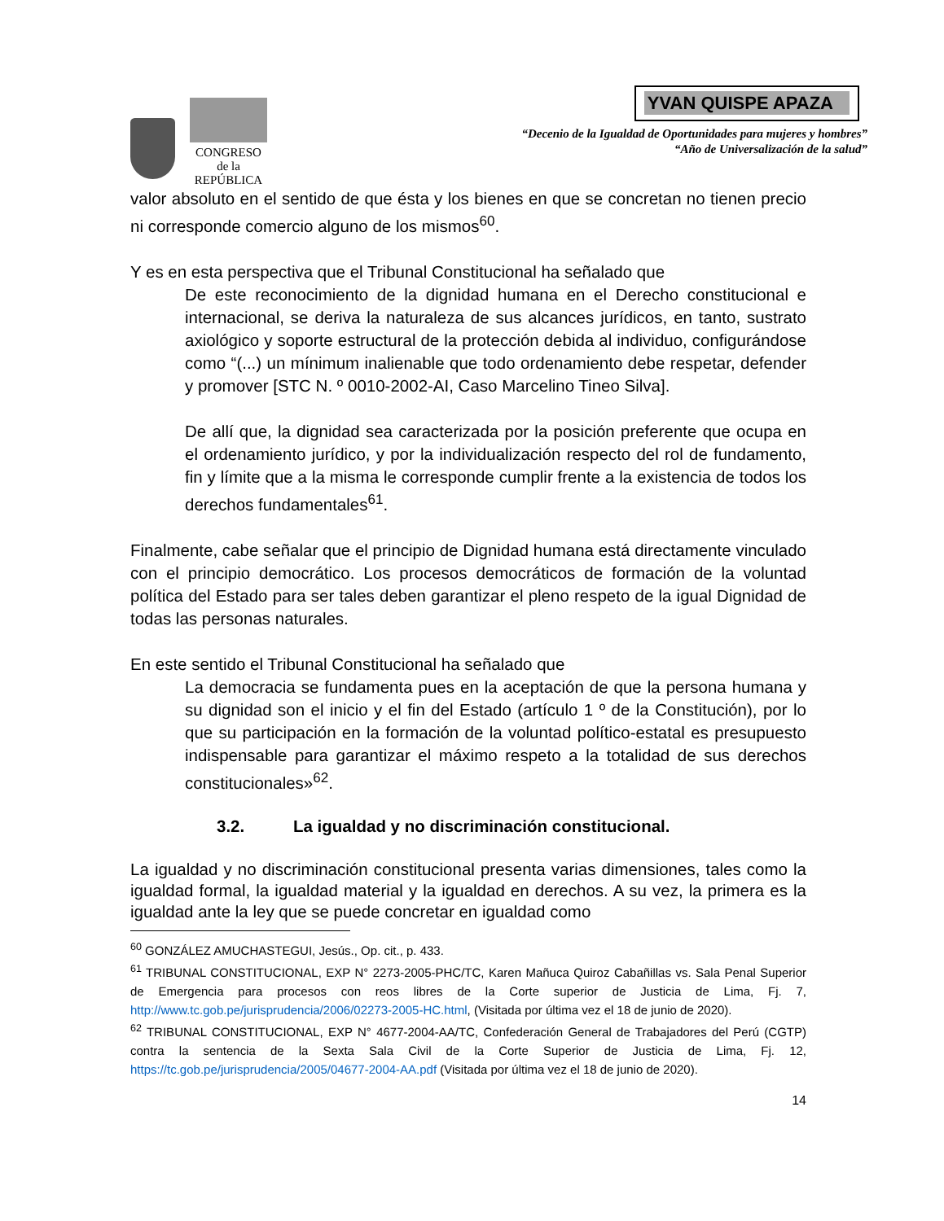CONGRESO
de la
REPÚBLICA
YVAN QUISPE APAZA
“Decenio de la Igualdad de Oportunidades para mujeres y hombres”
“Año de Universalización de la salud”
valor absoluto en el sentido de que ésta y los bienes en que se concretan no tienen precio ni corresponde comercio alguno de los mismos<sup>60</sup>.
Y es en esta perspectiva que el Tribunal Constitucional ha señalado que
De este reconocimiento de la dignidad humana en el Derecho constitucional e internacional, se deriva la naturaleza de sus alcances jurídicos, en tanto, sustrato axiológico y soporte estructural de la protección debida al individuo, configurándose como “(...) un mínimum inalienable que todo ordenamiento debe respetar, defender y promover [STC N. º 0010-2002-AI, Caso Marcelino Tineo Silva].
De allí que, la dignidad sea caracterizada por la posición preferente que ocupa en el ordenamiento jurídico, y por la individualización respecto del rol de fundamento, fin y límite que a la misma le corresponde cumplir frente a la existencia de todos los derechos fundamentales<sup>61</sup>.
Finalmente, cabe señalar que el principio de Dignidad humana está directamente vinculado con el principio democrático. Los procesos democráticos de formación de la voluntad política del Estado para ser tales deben garantizar el pleno respeto de la igual Dignidad de todas las personas naturales.
En este sentido el Tribunal Constitucional ha señalado que
La democracia se fundamenta pues en la aceptación de que la persona humana y su dignidad son el inicio y el fin del Estado (artículo 1 º de la Constitución), por lo que su participación en la formación de la voluntad político-estatal es presupuesto indispensable para garantizar el máximo respeto a la totalidad de sus derechos constitucionales»<sup>62</sup>.
3.2. La igualdad y no discriminación constitucional.
La igualdad y no discriminación constitucional presenta varias dimensiones, tales como la igualdad formal, la igualdad material y la igualdad en derechos. A su vez, la primera es la igualdad ante la ley que se puede concretar en igualdad como
<sup>60</sup> GONZÁLEZ AMUCHASTEGUI, Jesús., Op. cit., p. 433.
<sup>61</sup> TRIBUNAL CONSTITUCIONAL, EXP N° 2273-2005-PHC/TC, Karen Mañuca Quiroz Cabañillas vs. Sala Penal Superior de Emergencia para procesos con reos libres de la Corte superior de Justicia de Lima, Fj. 7, http://www.tc.gob.pe/jurisprudencia/2006/02273-2005-HC.html, (Visitada por última vez el 18 de junio de 2020).
<sup>62</sup> TRIBUNAL CONSTITUCIONAL, EXP N° 4677-2004-AA/TC, Confederación General de Trabajadores del Perú (CGTP) contra la sentencia de la Sexta Sala Civil de la Corte Superior de Justicia de Lima, Fj. 12, https://tc.gob.pe/jurisprudencia/2005/04677-2004-AA.pdf (Visitada por última vez el 18 de junio de 2020).
14